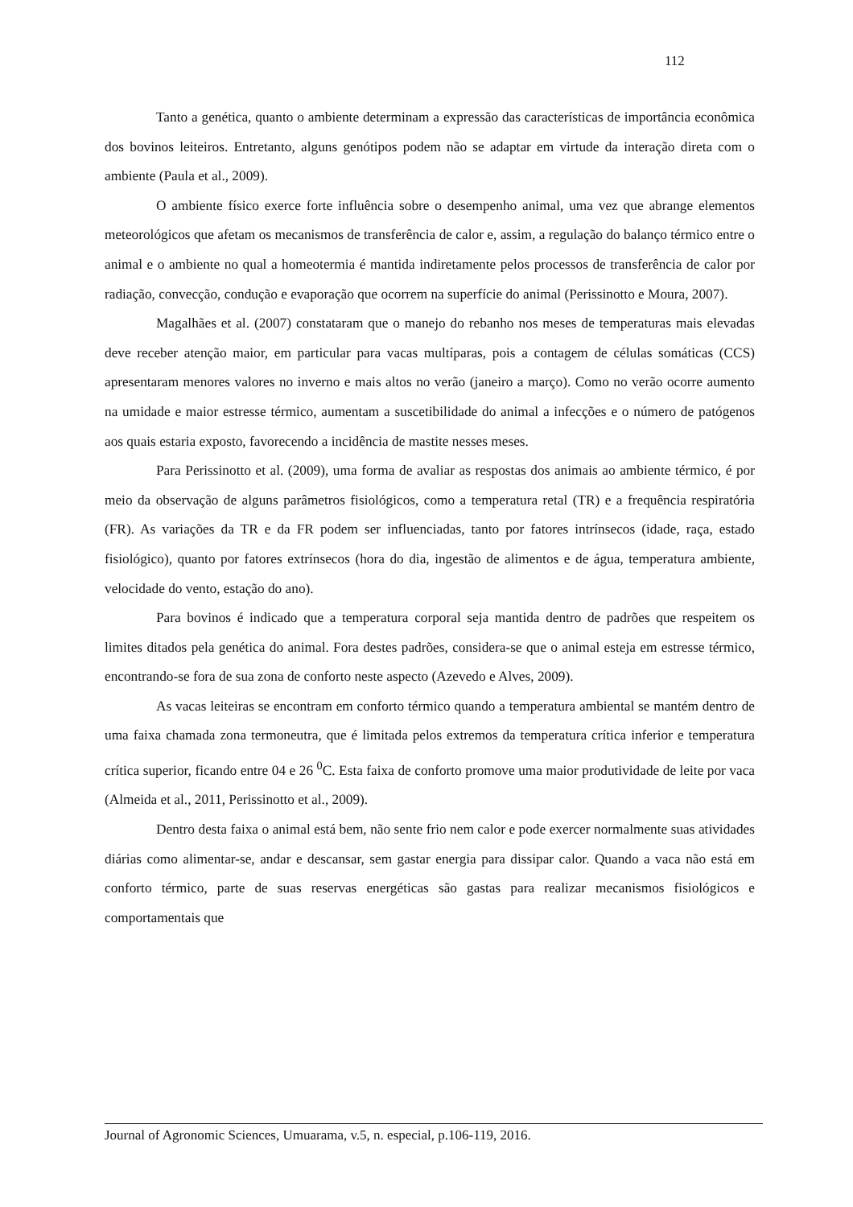112
Tanto a genética, quanto o ambiente determinam a expressão das características de importância econômica dos bovinos leiteiros. Entretanto, alguns genótipos podem não se adaptar em virtude da interação direta com o ambiente (Paula et al., 2009).
O ambiente físico exerce forte influência sobre o desempenho animal, uma vez que abrange elementos meteorológicos que afetam os mecanismos de transferência de calor e, assim, a regulação do balanço térmico entre o animal e o ambiente no qual a homeotermia é mantida indiretamente pelos processos de transferência de calor por radiação, convecção, condução e evaporação que ocorrem na superfície do animal (Perissinotto e Moura, 2007).
Magalhães et al. (2007) constataram que o manejo do rebanho nos meses de temperaturas mais elevadas deve receber atenção maior, em particular para vacas multíparas, pois a contagem de células somáticas (CCS) apresentaram menores valores no inverno e mais altos no verão (janeiro a março). Como no verão ocorre aumento na umidade e maior estresse térmico, aumentam a suscetibilidade do animal a infecções e o número de patógenos aos quais estaria exposto, favorecendo a incidência de mastite nesses meses.
Para Perissinotto et al. (2009), uma forma de avaliar as respostas dos animais ao ambiente térmico, é por meio da observação de alguns parâmetros fisiológicos, como a temperatura retal (TR) e a frequência respiratória (FR). As variações da TR e da FR podem ser influenciadas, tanto por fatores intrínsecos (idade, raça, estado fisiológico), quanto por fatores extrínsecos (hora do dia, ingestão de alimentos e de água, temperatura ambiente, velocidade do vento, estação do ano).
Para bovinos é indicado que a temperatura corporal seja mantida dentro de padrões que respeitem os limites ditados pela genética do animal. Fora destes padrões, considera-se que o animal esteja em estresse térmico, encontrando-se fora de sua zona de conforto neste aspecto (Azevedo e Alves, 2009).
As vacas leiteiras se encontram em conforto térmico quando a temperatura ambiental se mantém dentro de uma faixa chamada zona termoneutra, que é limitada pelos extremos da temperatura crítica inferior e temperatura crítica superior, ficando entre 04 e 26 <sup>0</sup>C. Esta faixa de conforto promove uma maior produtividade de leite por vaca (Almeida et al., 2011, Perissinotto et al., 2009).
Dentro desta faixa o animal está bem, não sente frio nem calor e pode exercer normalmente suas atividades diárias como alimentar-se, andar e descansar, sem gastar energia para dissipar calor. Quando a vaca não está em conforto térmico, parte de suas reservas energéticas são gastas para realizar mecanismos fisiológicos e comportamentais que
Journal of Agronomic Sciences, Umuarama, v.5, n. especial, p.106-119, 2016.